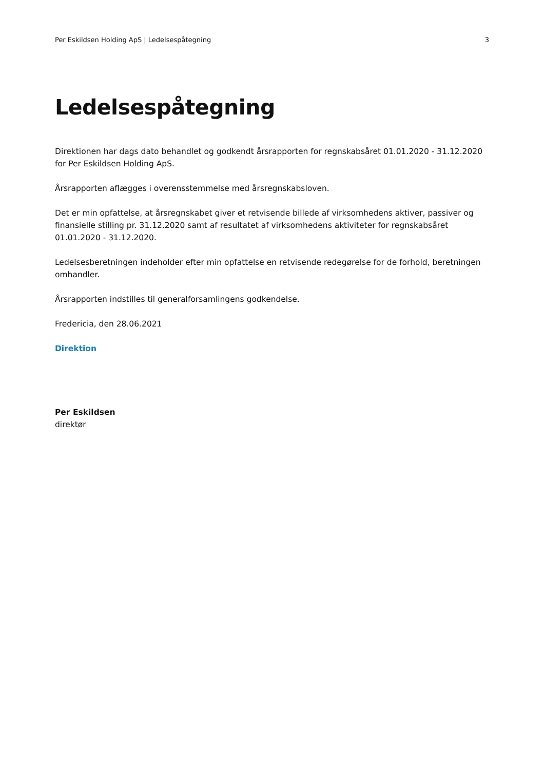Per Eskildsen Holding ApS | Ledelsespåtegning 3
Ledelsespåtegning
Direktionen har dags dato behandlet og godkendt årsrapporten for regnskabsåret 01.01.2020 - 31.12.2020 for Per Eskildsen Holding ApS.
Årsrapporten aflægges i overensstemmelse med årsregnskabsloven.
Det er min opfattelse, at årsregnskabet giver et retvisende billede af virksomhedens aktiver, passiver og finansielle stilling pr. 31.12.2020 samt af resultatet af virksomhedens aktiviteter for regnskabsåret 01.01.2020 - 31.12.2020.
Ledelsesberetningen indeholder efter min opfattelse en retvisende redegørelse for de forhold, beretningen omhandler.
Årsrapporten indstilles til generalforsamlingens godkendelse.
Fredericia, den 28.06.2021
Direktion
Per Eskildsen
direktør